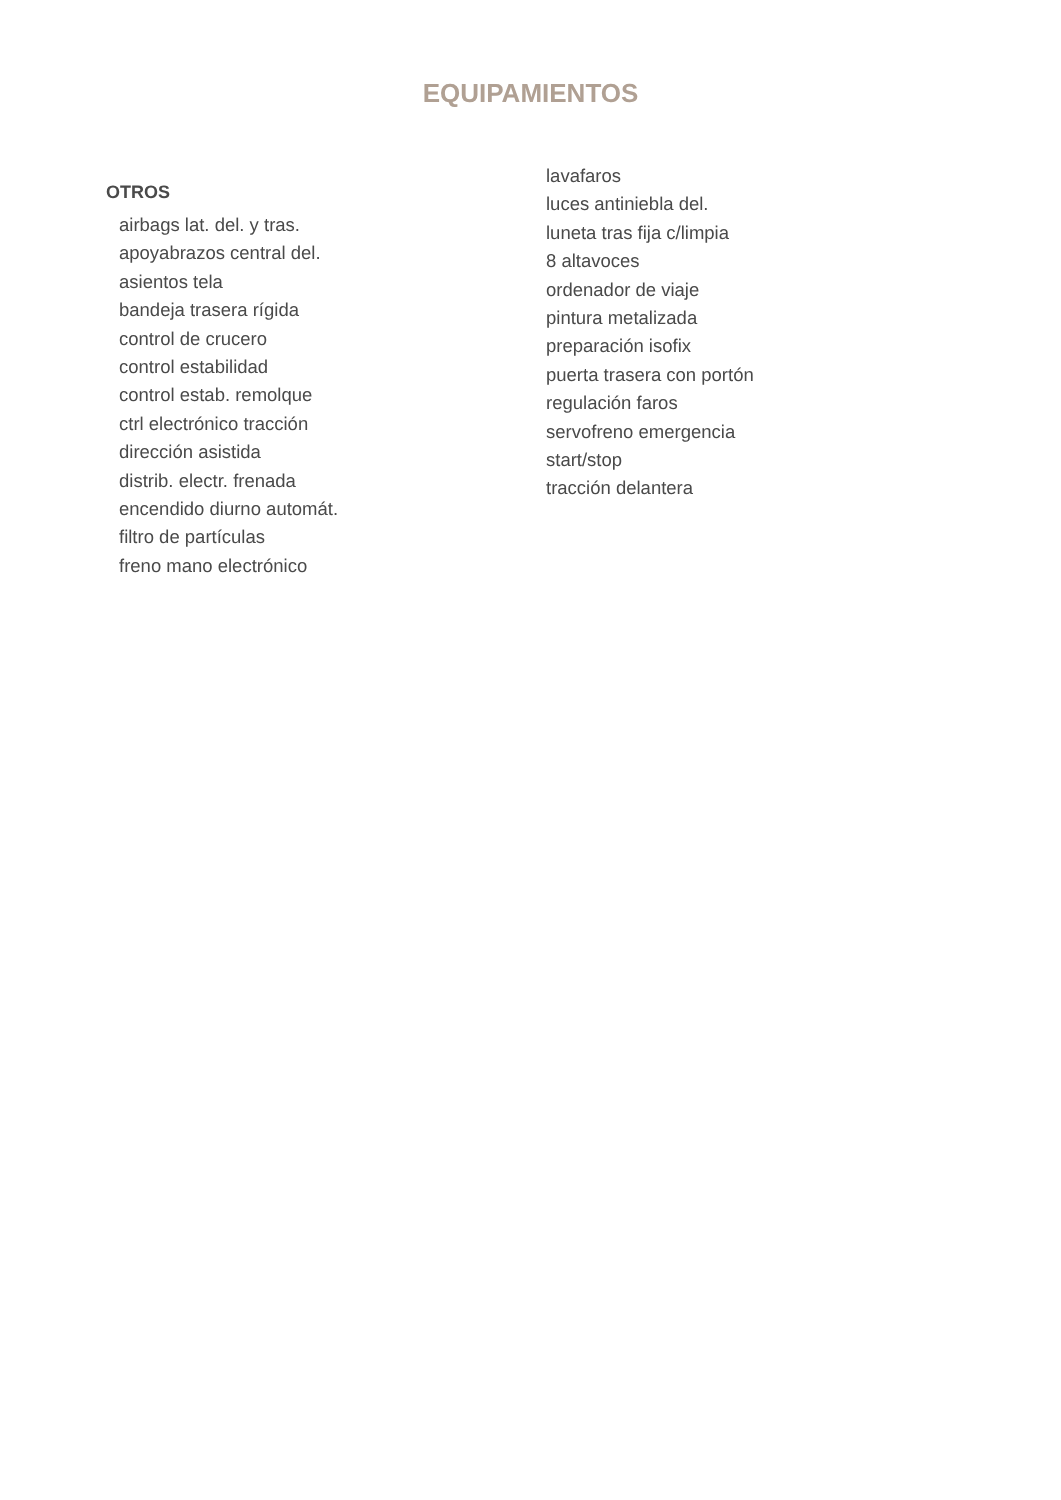EQUIPAMIENTOS
OTROS
airbags lat. del. y tras.
apoyabrazos central del.
asientos tela
bandeja trasera rígida
control de crucero
control estabilidad
control estab. remolque
ctrl electrónico tracción
dirección asistida
distrib. electr. frenada
encendido diurno automát.
filtro de partículas
freno mano electrónico
lavafaros
luces antiniebla del.
luneta tras fija c/limpia
8 altavoces
ordenador de viaje
pintura metalizada
preparación isofix
puerta trasera con portón
regulación faros
servofreno emergencia
start/stop
tracción delantera